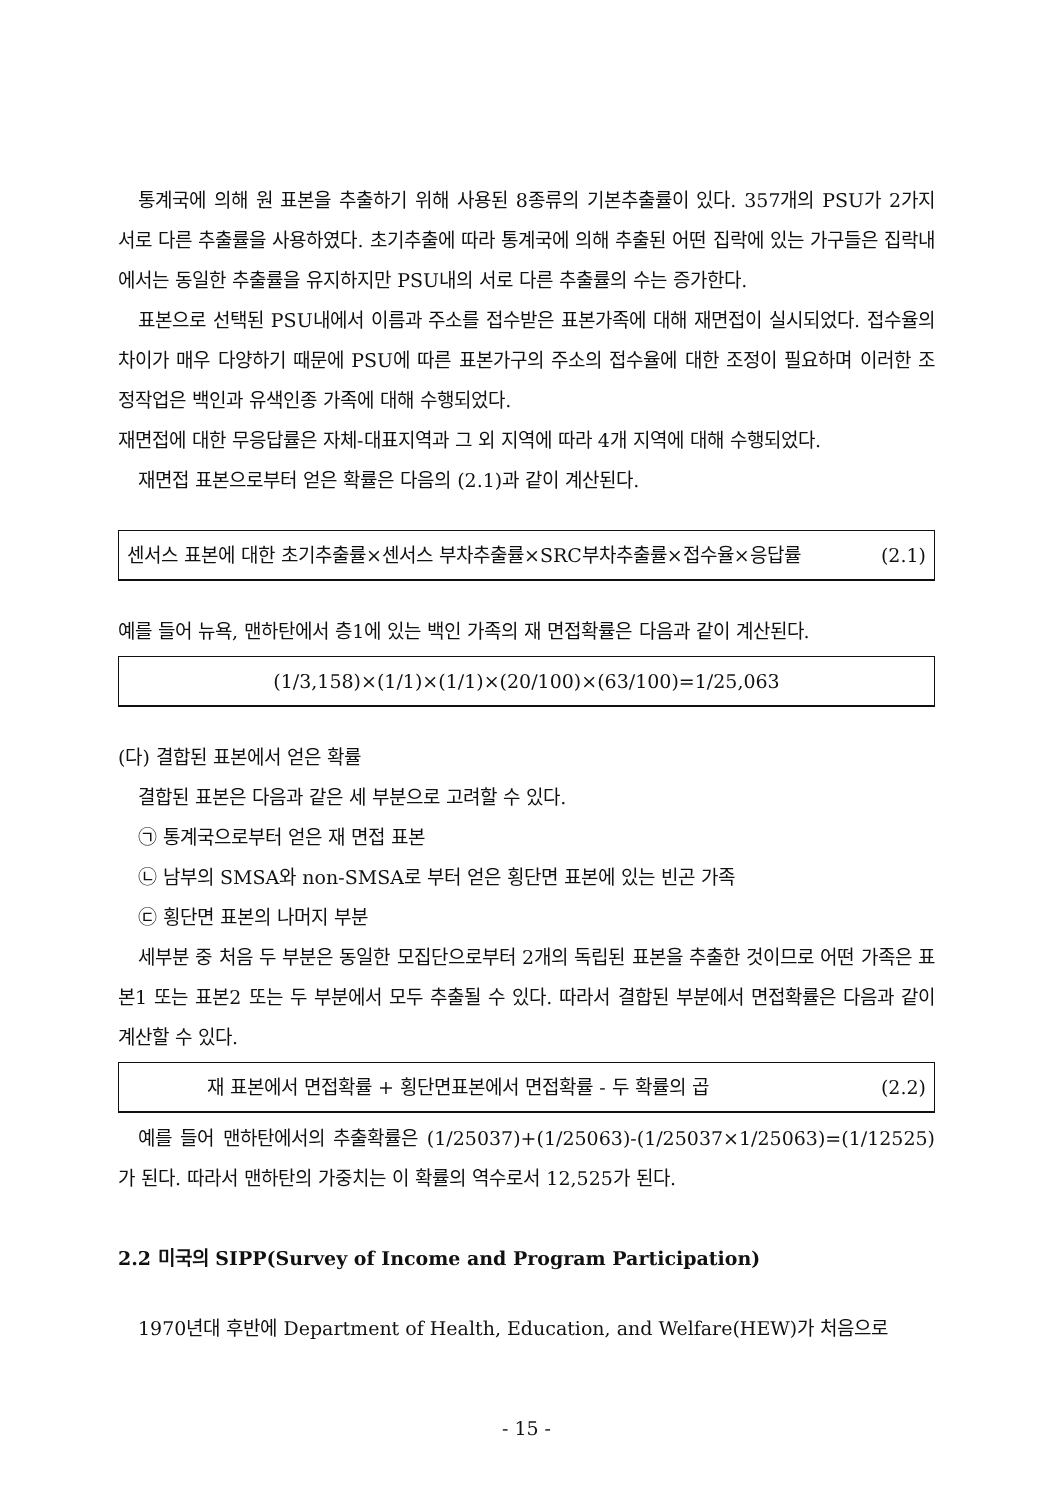통계국에 의해 원 표본을 추출하기 위해 사용된 8종류의 기본추출률이 있다. 357개의 PSU가 2가지 서로 다른 추출률을 사용하였다. 초기추출에 따라 통계국에 의해 추출된 어떤 집락에 있는 가구들은 집락내에서는 동일한 추출률을 유지하지만 PSU내의 서로 다른 추출률의 수는 증가한다.
표본으로 선택된 PSU내에서 이름과 주소를 접수받은 표본가족에 대해 재면접이 실시되었다. 접수율의 차이가 매우 다양하기 때문에 PSU에 따른 표본가구의 주소의 접수율에 대한 조정이 필요하며 이러한 조정작업은 백인과 유색인종 가족에 대해 수행되었다.
재면접에 대한 무응답률은 자체-대표지역과 그 외 지역에 따라 4개 지역에 대해 수행되었다.
재면접 표본으로부터 얻은 확률은 다음의 (2.1)과 같이 계산된다.
센서스 표본에 대한 초기추출률×센서스 부차추출률×SRC부차추출률×접수율×응답률 (2.1)
예를 들어 뉴욕, 맨하탄에서 층1에 있는 백인 가족의 재 면접확률은 다음과 같이 계산된다.
(1/3,158)×(1/1)×(1/1)×(20/100)×(63/100)=1/25,063
(다) 결합된 표본에서 얻은 확률
결합된 표본은 다음과 같은 세 부분으로 고려할 수 있다.
㉠ 통계국으로부터 얻은 재 면접 표본
㉡ 남부의 SMSA와 non-SMSA로 부터 얻은 횡단면 표본에 있는 빈곤 가족
㉢ 횡단면 표본의 나머지 부분
세부분 중 처음 두 부분은 동일한 모집단으로부터 2개의 독립된 표본을 추출한 것이므로 어떤 가족은 표본1 또는 표본2 또는 두 부분에서 모두 추출될 수 있다. 따라서 결합된 부분에서 면접확률은 다음과 같이 계산할 수 있다.
재 표본에서 면접확률 + 횡단면표본에서 면접확률 - 두 확률의 곱 (2.2)
예를 들어 맨하탄에서의 추출확률은 (1/25037)+(1/25063)-(1/25037×1/25063)=(1/12525)가 된다. 따라서 맨하탄의 가중치는 이 확률의 역수로서 12,525가 된다.
2.2 미국의 SIPP(Survey of Income and Program Participation)
1970년대 후반에 Department of Health, Education, and Welfare(HEW)가 처음으로
- 15 -